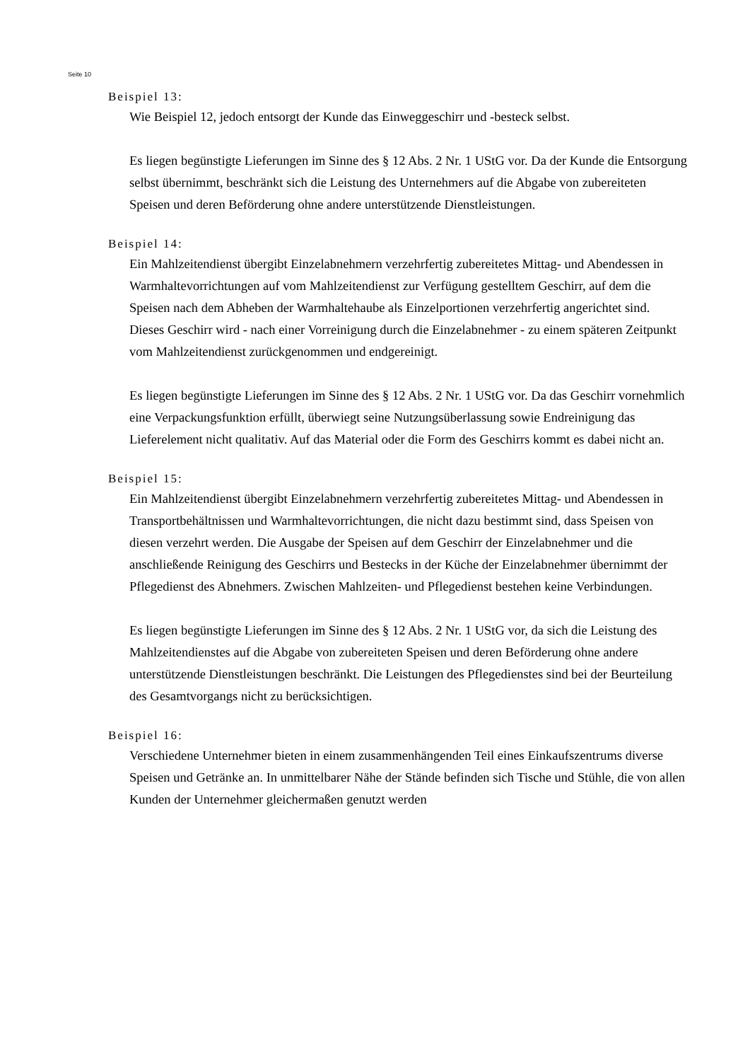Seite 10
Beispiel 13:
Wie Beispiel 12, jedoch entsorgt der Kunde das Einweggeschirr und -besteck selbst.
Es liegen begünstigte Lieferungen im Sinne des § 12 Abs. 2 Nr. 1 UStG vor. Da der Kunde die Entsorgung selbst übernimmt, beschränkt sich die Leistung des Unternehmers auf die Abgabe von zubereiteten Speisen und deren Beförderung ohne andere unterstützende Dienstleistungen.
Beispiel 14:
Ein Mahlzeitendienst übergibt Einzelabnehmern verzehrfertig zubereitetes Mittag- und Abendessen in Warmhaltevorrichtungen auf vom Mahlzeitendienst zur Verfügung gestelltem Geschirr, auf dem die Speisen nach dem Abheben der Warmhaltehaube als Einzelportionen verzehrfertig angerichtet sind. Dieses Geschirr wird - nach einer Vorreinigung durch die Einzelabnehmer - zu einem späteren Zeitpunkt vom Mahlzeitendienst zurückgenommen und endgereinigt.
Es liegen begünstigte Lieferungen im Sinne des § 12 Abs. 2 Nr. 1 UStG vor. Da das Geschirr vornehmlich eine Verpackungsfunktion erfüllt, überwiegt seine Nutzungsüberlassung sowie Endreinigung das Lieferelement nicht qualitativ. Auf das Material oder die Form des Geschirrs kommt es dabei nicht an.
Beispiel 15:
Ein Mahlzeitendienst übergibt Einzelabnehmern verzehrfertig zubereitetes Mittag- und Abendessen in Transportbehältnissen und Warmhaltevorrichtungen, die nicht dazu bestimmt sind, dass Speisen von diesen verzehrt werden. Die Ausgabe der Speisen auf dem Geschirr der Einzelabnehmer und die anschließende Reinigung des Geschirrs und Bestecks in der Küche der Einzelabnehmer übernimmt der Pflegedienst des Abnehmers. Zwischen Mahlzeiten- und Pflegedienst bestehen keine Verbindungen.
Es liegen begünstigte Lieferungen im Sinne des § 12 Abs. 2 Nr. 1 UStG vor, da sich die Leistung des Mahlzeitendienstes auf die Abgabe von zubereiteten Speisen und deren Beförderung ohne andere unterstützende Dienstleistungen beschränkt. Die Leistungen des Pflegedienstes sind bei der Beurteilung des Gesamtvorgangs nicht zu berücksichtigen.
Beispiel 16:
Verschiedene Unternehmer bieten in einem zusammenhängenden Teil eines Einkaufszentrums diverse Speisen und Getränke an. In unmittelbarer Nähe der Stände befinden sich Tische und Stühle, die von allen Kunden der Unternehmer gleichermaßen genutzt werden